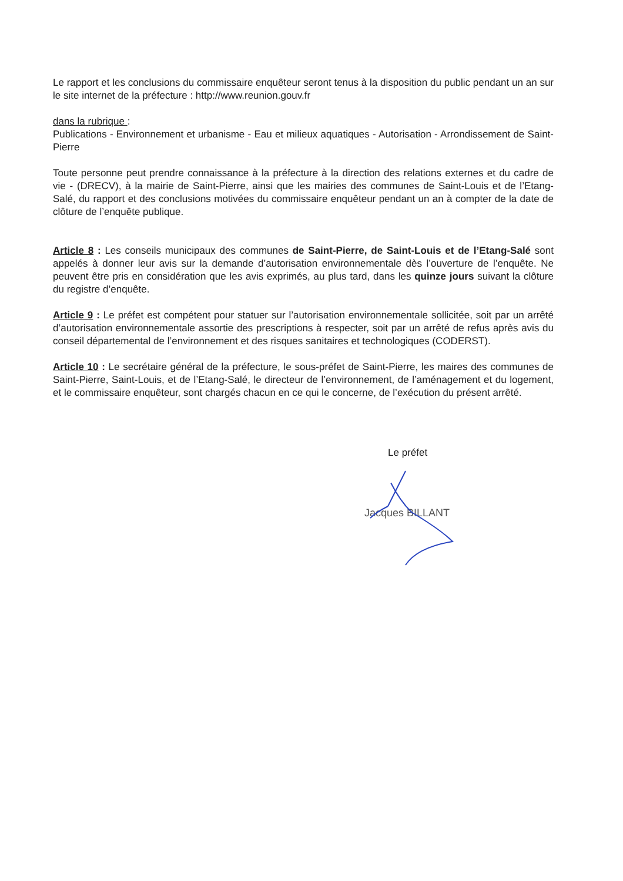Le rapport et les conclusions du commissaire enquêteur seront tenus à la disposition du public pendant un an sur le site internet de la préfecture : http://www.reunion.gouv.fr
dans la rubrique :
Publications - Environnement et urbanisme - Eau et milieux aquatiques - Autorisation - Arrondissement de Saint-Pierre
Toute personne peut prendre connaissance à la préfecture à la direction des relations externes et du cadre de vie - (DRECV), à la mairie de Saint-Pierre, ainsi que les mairies des communes de Saint-Louis et de l’Etang-Salé, du rapport et des conclusions motivées du commissaire enquêteur pendant un an à compter de la date de clôture de l’enquête publique.
Article 8 : Les conseils municipaux des communes de Saint-Pierre, de Saint-Louis et de l’Etang-Salé sont appelés à donner leur avis sur la demande d’autorisation environnementale dès l’ouverture de l’enquête. Ne peuvent être pris en considération que les avis exprimés, au plus tard, dans les quinze jours suivant la clôture du registre d’enquête.
Article 9 : Le préfet est compétent pour statuer sur l’autorisation environnementale sollicitée, soit par un arrêté d’autorisation environnementale assortie des prescriptions à respecter, soit par un arrêté de refus après avis du conseil départemental de l’environnement et des risques sanitaires et technologiques (CODERST).
Article 10 : Le secrétaire général de la préfecture, le sous-préfet de Saint-Pierre, les maires des communes de Saint-Pierre, Saint-Louis, et de l’Etang-Salé, le directeur de l’environnement, de l’aménagement et du logement, et le commissaire enquêteur, sont chargés chacun en ce qui le concerne, de l’exécution du présent arrêté.
Le préfet
Jacques BILLANT